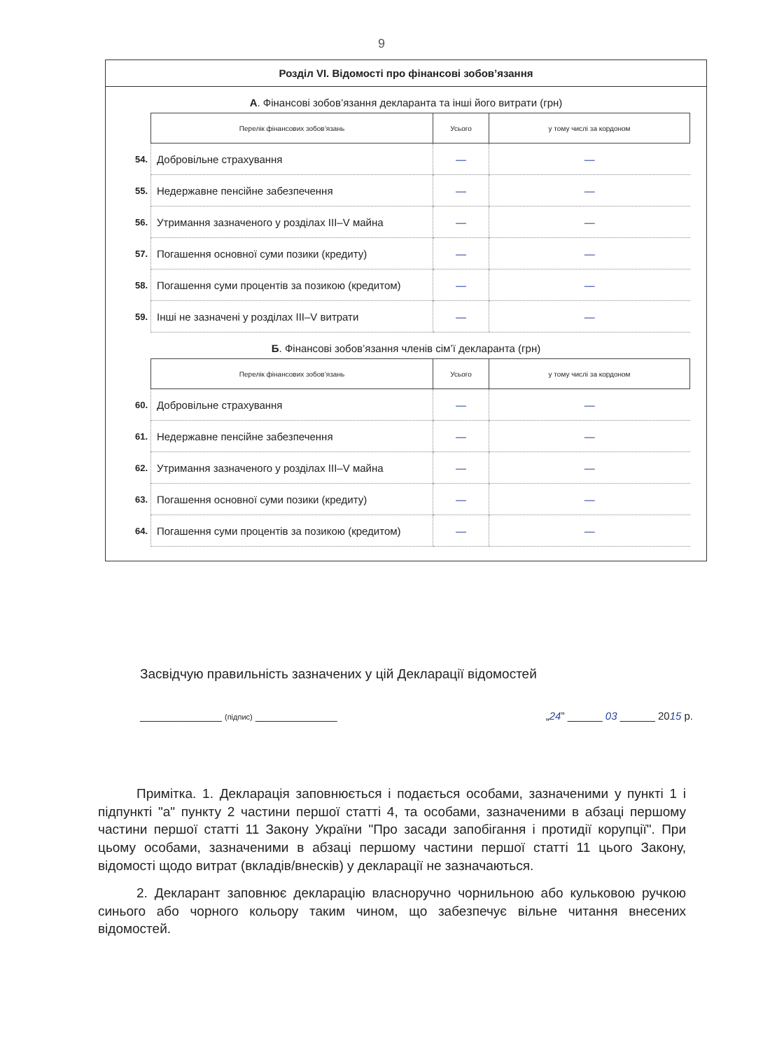9
Розділ VI. Відомості про фінансові зобов’язання
А. Фінансові зобов’язання декларанта та інші його витрати (грн)
| | Перелік фінансових зобов’язань | Усього | у тому числі за кордоном |
| 54. | Добровільне страхування | — | — |
| 55. | Недержавне пенсійне забезпечення | — | — |
| 56. | Утримання зазначеного у розділах III–V майна | — | — |
| 57. | Погашення основної суми позики (кредиту) | — | — |
| 58. | Погашення суми процентів за позикою (кредитом) | — | — |
| 59. | Інші не зазначені у розділах III–V витрати | — | — |
Б. Фінансові зобов’язання членів сім’ї декларанта (грн)
| | Перелік фінансових зобов’язань | Усього | у тому числі за кордоном |
| 60. | Добровільне страхування | — | — |
| 61. | Недержавне пенсійне забезпечення | — | — |
| 62. | Утримання зазначеного у розділах III–V майна | — | — |
| 63. | Погашення основної суми позики (кредиту) | — | — |
| 64. | Погашення суми процентів за позикою (кредитом) | — | — |
Засвідчую правильність зазначених у цій Декларації відомостей
______________ (підпис) ______________ „24” ______ 03 ______ 2015 р.
Примітка. 1. Декларація заповнюється і подається особами, зазначеними у пункті 1 і підпункті "а" пункту 2 частини першої статті 4, та особами, зазначеними в абзаці першому частини першої статті 11 Закону України "Про засади запобігання і протидії корупції". При цьому особами, зазначеними в абзаці першому частини першої статті 11 цього Закону, відомості щодо витрат (вкладів/внесків) у декларації не зазначаються.
2. Декларант заповнює декларацію власноручно чорнильною або кульковою ручкою синього або чорного кольору таким чином, що забезпечує вільне читання внесених відомостей.